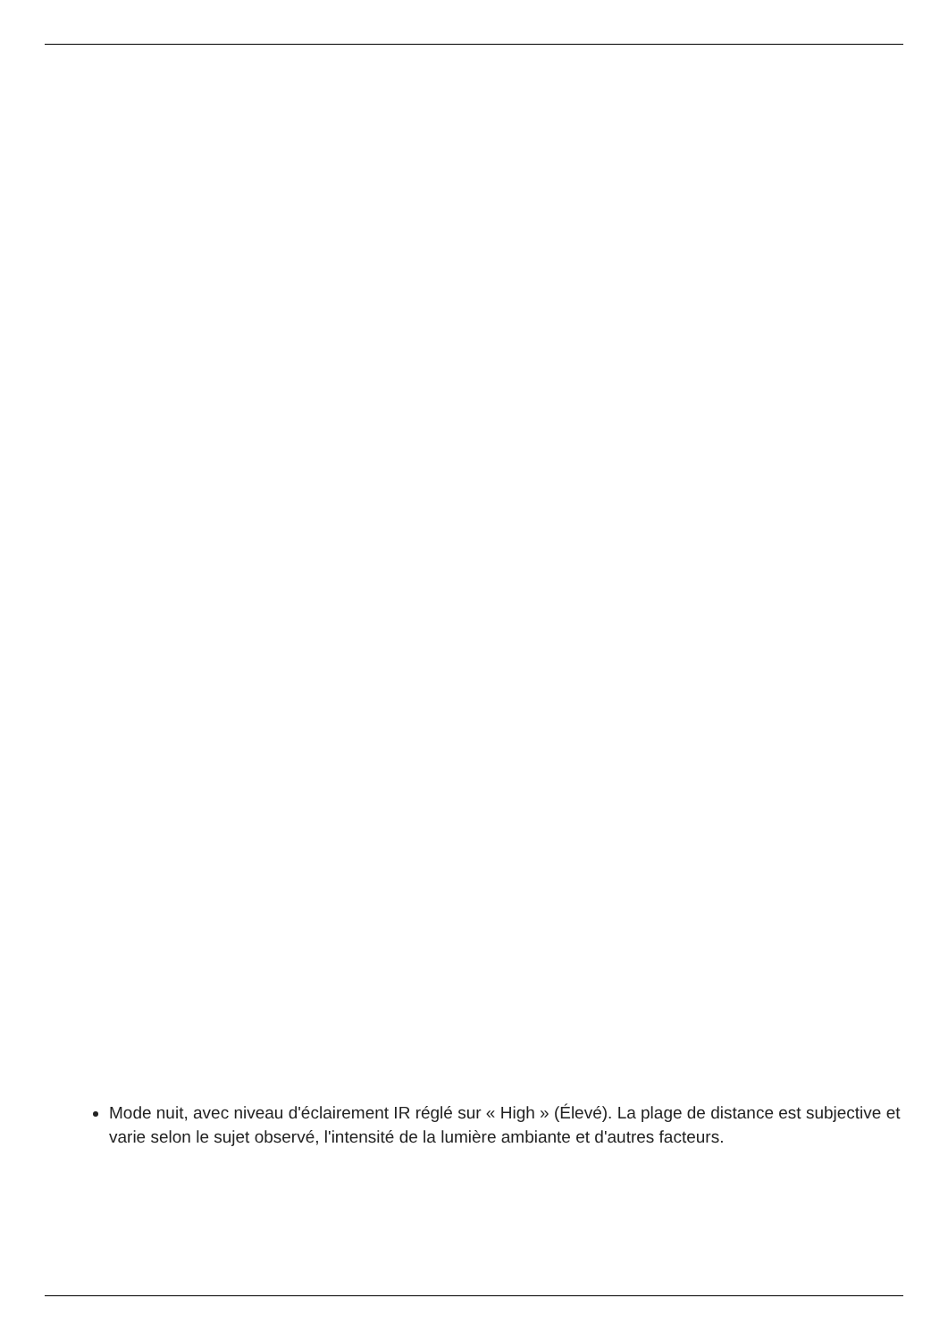Mode nuit, avec niveau d'éclairement IR réglé sur « High » (Élevé). La plage de distance est subjective et varie selon le sujet observé, l'intensité de la lumière ambiante et d'autres facteurs.